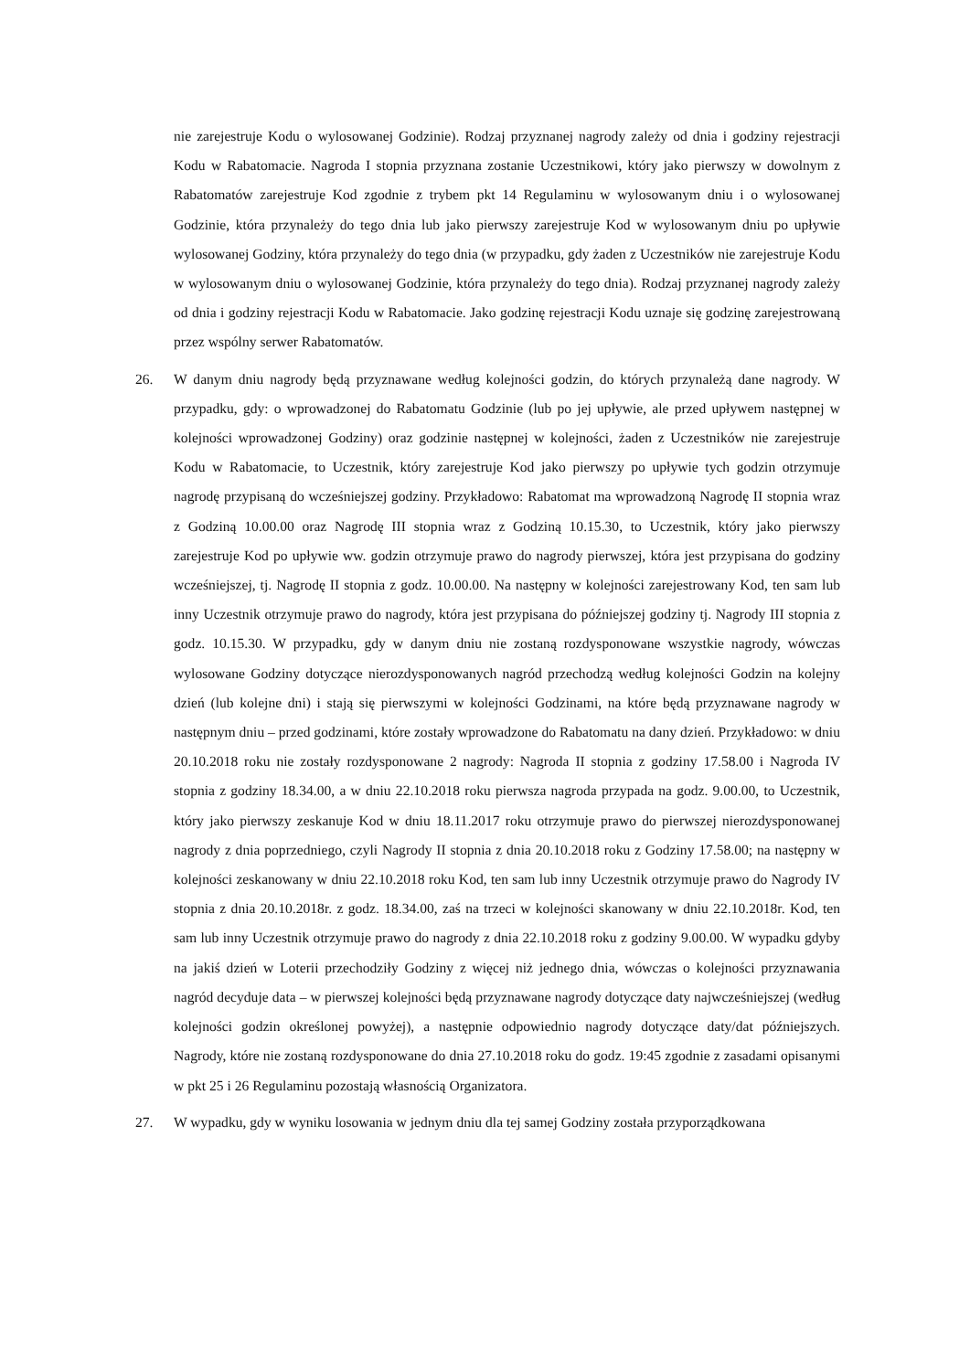nie zarejestruje Kodu o wylosowanej Godzinie). Rodzaj przyznanej nagrody zależy od dnia i godziny rejestracji Kodu w Rabatomacie. Nagroda I stopnia przyznana zostanie Uczestnikowi, który jako pierwszy w dowolnym z Rabatomatów zarejestruje Kod zgodnie z trybem pkt 14 Regulaminu w wylosowanym dniu i o wylosowanej Godzinie, która przynależy do tego dnia lub jako pierwszy zarejestruje Kod w wylosowanym dniu po upływie wylosowanej Godziny, która przynależy do tego dnia (w przypadku, gdy żaden z Uczestników nie zarejestruje Kodu w wylosowanym dniu o wylosowanej Godzinie, która przynależy do tego dnia). Rodzaj przyznanej nagrody zależy od dnia i godziny rejestracji Kodu w Rabatomacie. Jako godzinę rejestracji Kodu uznaje się godzinę zarejestrowaną przez wspólny serwer Rabatomatów.
26. W danym dniu nagrody będą przyznawane według kolejności godzin, do których przynależą dane nagrody. W przypadku, gdy: o wprowadzonej do Rabatomatu Godzinie (lub po jej upływie, ale przed upływem następnej w kolejności wprowadzonej Godziny) oraz godzinie następnej w kolejności, żaden z Uczestników nie zarejestruje Kodu w Rabatomacie, to Uczestnik, który zarejestruje Kod jako pierwszy po upływie tych godzin otrzymuje nagrodę przypisaną do wcześniejszej godziny. Przykładowo: Rabatomat ma wprowadzoną Nagrodę II stopnia wraz z Godziną 10.00.00 oraz Nagrodę III stopnia wraz z Godziną 10.15.30, to Uczestnik, który jako pierwszy zarejestruje Kod po upływie ww. godzin otrzymuje prawo do nagrody pierwszej, która jest przypisana do godziny wcześniejszej, tj. Nagrodę II stopnia z godz. 10.00.00. Na następny w kolejności zarejestrowany Kod, ten sam lub inny Uczestnik otrzymuje prawo do nagrody, która jest przypisana do późniejszej godziny tj. Nagrody III stopnia z godz. 10.15.30. W przypadku, gdy w danym dniu nie zostaną rozdysponowane wszystkie nagrody, wówczas wylosowane Godziny dotyczące nierozdysponowanych nagród przechodzą według kolejności Godzin na kolejny dzień (lub kolejne dni) i stają się pierwszymi w kolejności Godzinami, na które będą przyznawane nagrody w następnym dniu – przed godzinami, które zostały wprowadzone do Rabatomatu na dany dzień. Przykładowo: w dniu 20.10.2018 roku nie zostały rozdysponowane 2 nagrody: Nagroda II stopnia z godziny 17.58.00 i Nagroda IV stopnia z godziny 18.34.00, a w dniu 22.10.2018 roku pierwsza nagroda przypada na godz. 9.00.00, to Uczestnik, który jako pierwszy zeskanuje Kod w dniu 18.11.2017 roku otrzymuje prawo do pierwszej nierozdysponowanej nagrody z dnia poprzedniego, czyli Nagrody II stopnia z dnia 20.10.2018 roku z Godziny 17.58.00; na następny w kolejności zeskanowany w dniu 22.10.2018 roku Kod, ten sam lub inny Uczestnik otrzymuje prawo do Nagrody IV stopnia z dnia 20.10.2018r. z godz. 18.34.00, zaś na trzeci w kolejności skanowany w dniu 22.10.2018r. Kod, ten sam lub inny Uczestnik otrzymuje prawo do nagrody z dnia 22.10.2018 roku z godziny 9.00.00. W wypadku gdyby na jakiś dzień w Loterii przechodziły Godziny z więcej niż jednego dnia, wówczas o kolejności przyznawania nagród decyduje data – w pierwszej kolejności będą przyznawane nagrody dotyczące daty najwcześniejszej (według kolejności godzin określonej powyżej), a następnie odpowiednio nagrody dotyczące daty/dat późniejszych. Nagrody, które nie zostaną rozdysponowane do dnia 27.10.2018 roku do godz. 19:45 zgodnie z zasadami opisanymi w pkt 25 i 26 Regulaminu pozostają własnością Organizatora.
27. W wypadku, gdy w wyniku losowania w jednym dniu dla tej samej Godziny została przyporządkowana